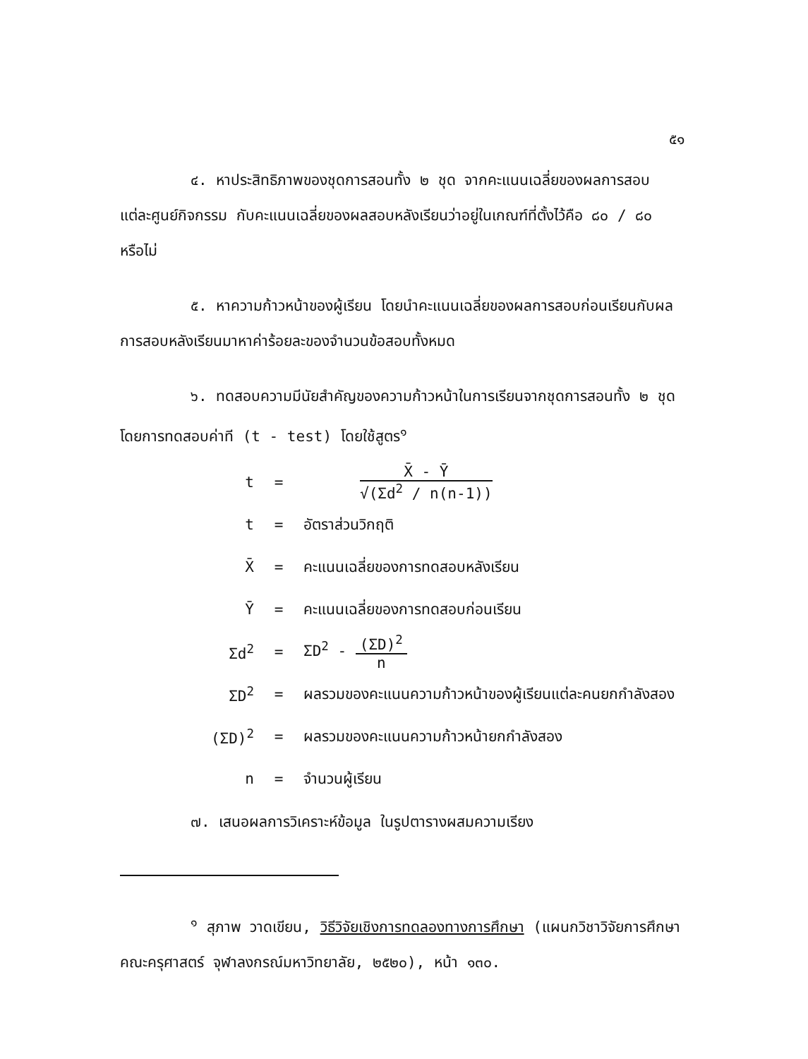๕๑
๔. หาประสิทธิภาพของชุดการสอนทั้ง ๒ ชุด จากคะแนนเฉลี่ยของผลการสอบแต่ละศูนย์กิจกรรม กับคะแนนเฉลี่ยของผลสอบหลังเรียนว่าอยู่ในเกณฑ์ที่ตั้งไว้คือ ๘๐ / ๘๐ หรือไม่
๕. หาความก้าวหน้าของผู้เรียน โดยนำคะแนนเฉลี่ยของผลการสอบก่อนเรียนกับผลการสอบหลังเรียนมาหาค่าร้อยละของจำนวนข้อสอบทั้งหมด
๖. ทดสอบความมีนัยสำคัญของความก้าวหน้าในการเรียนจากชุดการสอนทั้ง ๒ ชุด โดยการทดสอบค่าที (t - test) โดยใช้สูตร<sup>๑</sup>
t =
X̄ - Ȳ
√(Σd<sup>2</sup> / n(n-1))
t = อัตราส่วนวิกฤติ
X̄ = คะแนนเฉลี่ยของการทดสอบหลังเรียน
Ȳ = คะแนนเฉลี่ยของการทดสอบก่อนเรียน
Σd<sup>2</sup> = ΣD<sup>2</sup> -
(ΣD)<sup>2</sup>
n
ΣD<sup>2</sup> = ผลรวมของคะแนนความก้าวหน้าของผู้เรียนแต่ละคนยกกำลังสอง
(ΣD)<sup>2</sup> = ผลรวมของคะแนนความก้าวหน้ายกกำลังสอง
n = จำนวนผู้เรียน
๗. เสนอผลการวิเคราะห์ข้อมูล ในรูปตารางผสมความเรียง
<sup>๑</sup> สุภาพ วาดเขียน, วิธีวิจัยเชิงการทดลองทางการศึกษา (แผนกวิชาวิจัยการศึกษา คณะครุศาสตร์ จุฬาลงกรณ์มหาวิทยาลัย, ๒๕๒๐), หน้า ๑๓๐.